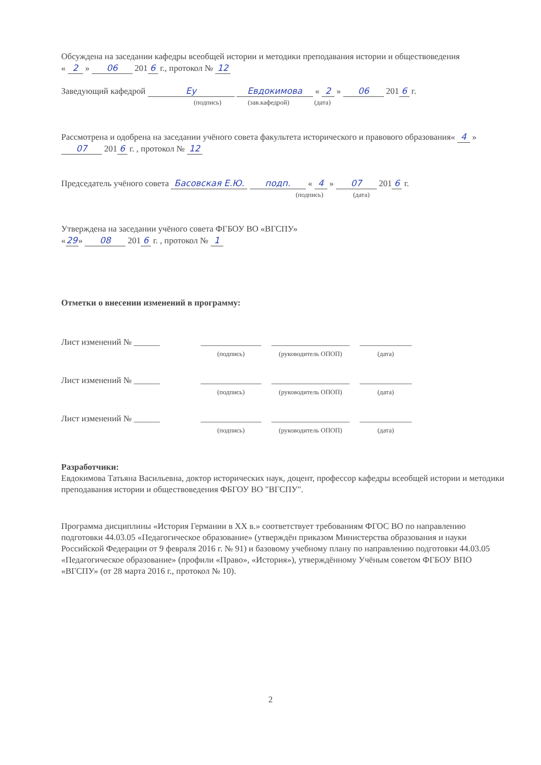Обсуждена на заседании кафедры всеобщей истории и методики преподавания истории и обществоведения
« 2 » 06 201 6 г., протокол № 12
Заведующий кафедрой Ey Евдокимова « 2 » 06 201 6 г.
(подпись) (зав.кафедрой) (дата)
Рассмотрена и одобрена на заседании учёного совета факультета исторического и правового образования« 4 » 07 201 6 г. , протокол № 12
Председатель учёного совета Басовская Е.Ю. подп. « 4 » 07 201 6 г.
(подпись) (дата)
Утверждена на заседании учёного совета ФГБОУ ВО «ВГСПУ»
« 29 » 08 201 6 г. , протокол № 1
Отметки о внесении изменений в программу:
Лист изменений № ______ ______________
(подпись)
__________________
(руководитель ОПОП)
____________
(дата)
Лист изменений № ______ ______________
(подпись)
__________________
(руководитель ОПОП)
____________
(дата)
Лист изменений № ______ ______________
(подпись)
__________________
(руководитель ОПОП)
____________
(дата)
Разработчики:
Евдокимова Татьяна Васильевна, доктор исторических наук, доцент, профессор кафедры всеобщей истории и методики преподавания истории и обществоведения ФБГОУ ВО "ВГСПУ".
Программа дисциплины «История Германии в XX в.» соответствует требованиям ФГОС ВО по направлению подготовки 44.03.05 «Педагогическое образование» (утверждён приказом Министерства образования и науки Российской Федерации от 9 февраля 2016 г. № 91) и базовому учебному плану по направлению подготовки 44.03.05 «Педагогическое образование» (профили «Право», «История»), утверждённому Учёным советом ФГБОУ ВПО «ВГСПУ» (от 28 марта 2016 г., протокол № 10).
2